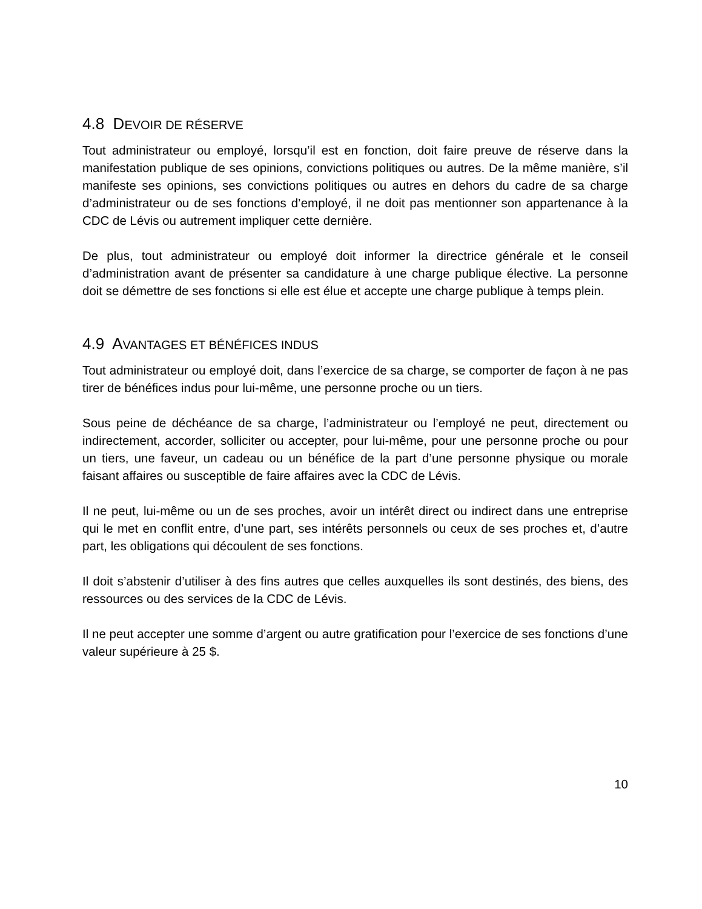4.8 DEVOIR DE RÉSERVE
Tout administrateur ou employé, lorsqu’il est en fonction, doit faire preuve de réserve dans la manifestation publique de ses opinions, convictions politiques ou autres. De la même manière, s’il manifeste ses opinions, ses convictions politiques ou autres en dehors du cadre de sa charge d’administrateur ou de ses fonctions d’employé, il ne doit pas mentionner son appartenance à la CDC de Lévis ou autrement impliquer cette dernière.
De plus, tout administrateur ou employé doit informer la directrice générale et le conseil d’administration avant de présenter sa candidature à une charge publique élective. La personne doit se démettre de ses fonctions si elle est élue et accepte une charge publique à temps plein.
4.9 AVANTAGES ET BÉNÉFICES INDUS
Tout administrateur ou employé doit, dans l’exercice de sa charge, se comporter de façon à ne pas tirer de bénéfices indus pour lui-même, une personne proche ou un tiers.
Sous peine de déchéance de sa charge, l’administrateur ou l’employé ne peut, directement ou indirectement, accorder, solliciter ou accepter, pour lui-même, pour une personne proche ou pour un tiers, une faveur, un cadeau ou un bénéfice de la part d’une personne physique ou morale faisant affaires ou susceptible de faire affaires avec la CDC de Lévis.
Il ne peut, lui-même ou un de ses proches, avoir un intérêt direct ou indirect dans une entreprise qui le met en conflit entre, d’une part, ses intérêts personnels ou ceux de ses proches et, d’autre part, les obligations qui découlent de ses fonctions.
Il doit s’abstenir d’utiliser à des fins autres que celles auxquelles ils sont destinés, des biens, des ressources ou des services de la CDC de Lévis.
Il ne peut accepter une somme d’argent ou autre gratification pour l’exercice de ses fonctions d’une valeur supérieure à 25 $.
10